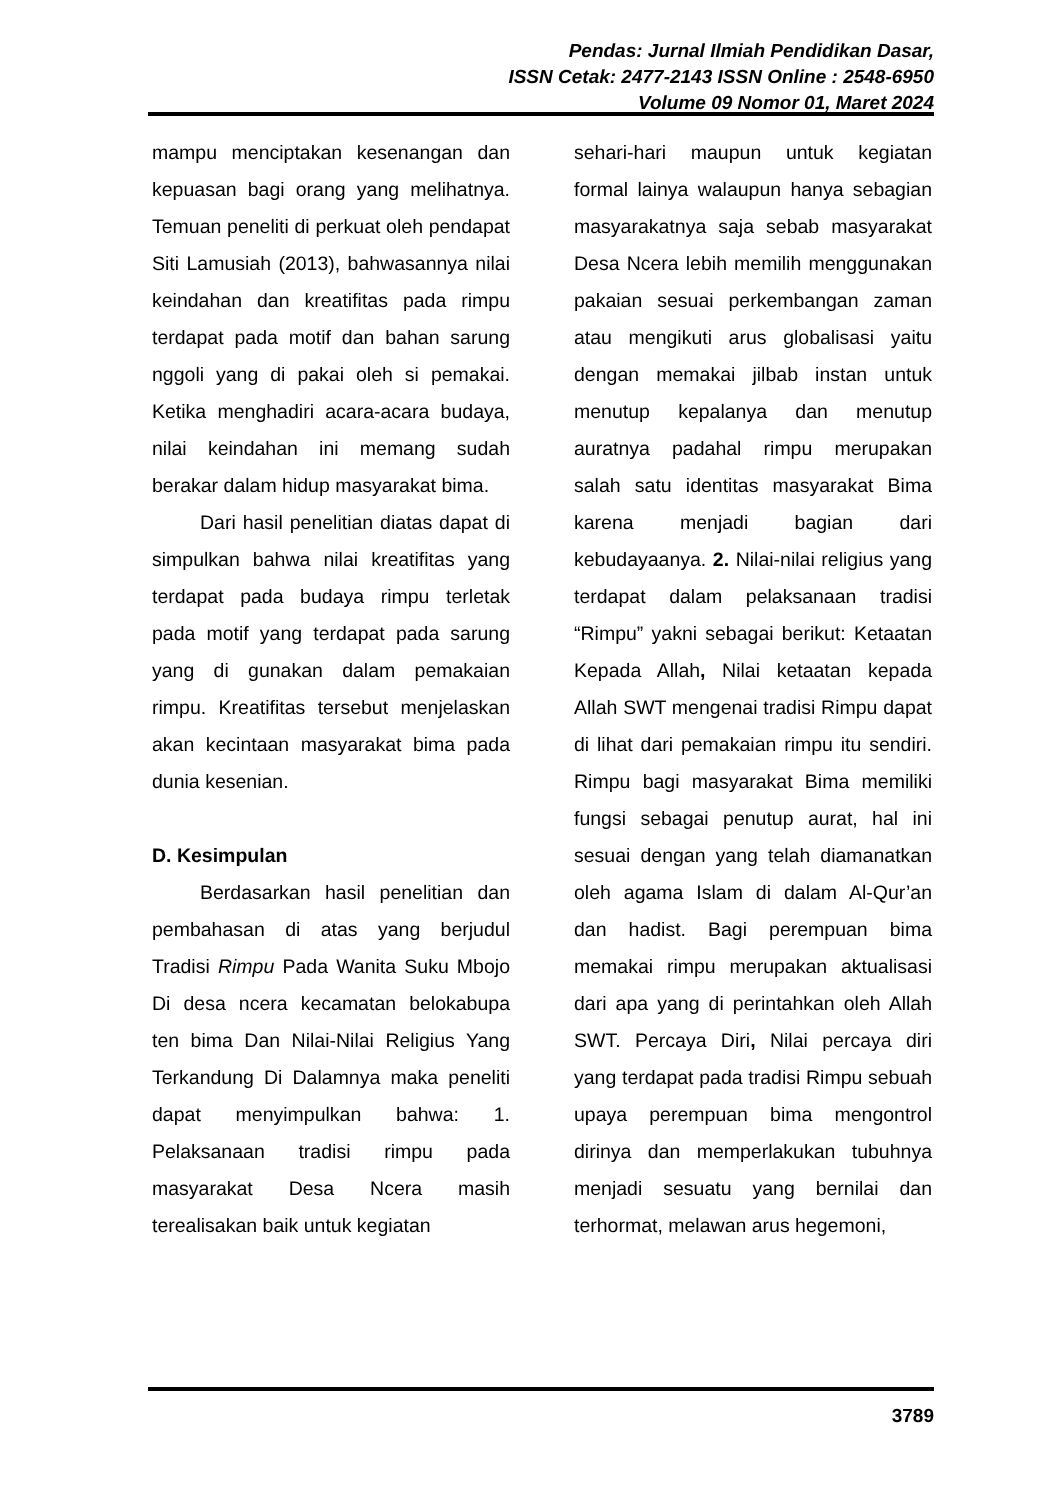Pendas: Jurnal Ilmiah Pendidikan Dasar,
ISSN Cetak: 2477-2143 ISSN Online : 2548-6950
Volume 09 Nomor 01, Maret 2024
mampu menciptakan kesenangan dan kepuasan bagi orang yang melihatnya. Temuan peneliti di perkuat oleh pendapat Siti Lamusiah (2013), bahwasannya nilai keindahan dan kreatifitas pada rimpu terdapat pada motif dan bahan sarung nggoli yang di pakai oleh si pemakai. Ketika menghadiri acara-acara budaya, nilai keindahan ini memang sudah berakar dalam hidup masyarakat bima.
Dari hasil penelitian diatas dapat di simpulkan bahwa nilai kreatifitas yang terdapat pada budaya rimpu terletak pada motif yang terdapat pada sarung yang di gunakan dalam pemakaian rimpu. Kreatifitas tersebut menjelaskan akan kecintaan masyarakat bima pada dunia kesenian.
D. Kesimpulan
Berdasarkan hasil penelitian dan pembahasan di atas yang berjudul Tradisi Rimpu Pada Wanita Suku Mbojo Di desa ncera kecamatan belokabupa ten bima Dan Nilai-Nilai Religius Yang Terkandung Di Dalamnya maka peneliti dapat menyimpulkan bahwa: 1. Pelaksanaan tradisi rimpu pada masyarakat Desa Ncera masih terealisakan baik untuk kegiatan
sehari-hari maupun untuk kegiatan formal lainya walaupun hanya sebagian masyarakatnya saja sebab masyarakat Desa Ncera lebih memilih menggunakan pakaian sesuai perkembangan zaman atau mengikuti arus globalisasi yaitu dengan memakai jilbab instan untuk menutup kepalanya dan menutup auratnya padahal rimpu merupakan salah satu identitas masyarakat Bima karena menjadi bagian dari kebudayaanya. 2. Nilai-nilai religius yang terdapat dalam pelaksanaan tradisi “Rimpu” yakni sebagai berikut: Ketaatan Kepada Allah, Nilai ketaatan kepada Allah SWT mengenai tradisi Rimpu dapat di lihat dari pemakaian rimpu itu sendiri. Rimpu bagi masyarakat Bima memiliki fungsi sebagai penutup aurat, hal ini sesuai dengan yang telah diamanatkan oleh agama Islam di dalam Al-Qur’an dan hadist. Bagi perempuan bima memakai rimpu merupakan aktualisasi dari apa yang di perintahkan oleh Allah SWT. Percaya Diri, Nilai percaya diri yang terdapat pada tradisi Rimpu sebuah upaya perempuan bima mengontrol dirinya dan memperlakukan tubuhnya menjadi sesuatu yang bernilai dan terhormat, melawan arus hegemoni,
3789